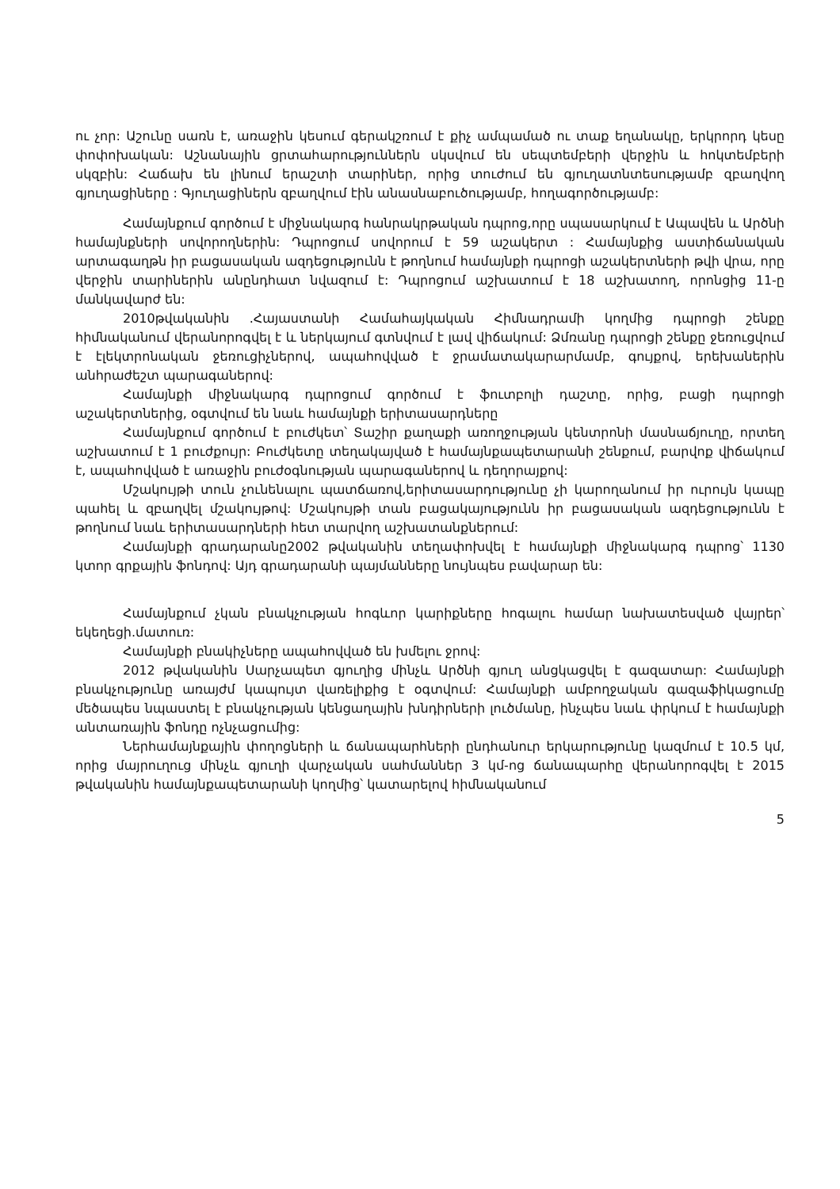ու չոր: Աշունը սառն է, առաջին կեսում գերակշռում է քիչ ամպամած ու տաք եղանակը, երկրորդ կեսը փոփոխական: Աշնանային ցրտահարություններն սկսվում են սեպտեմբերի վերջին և հոկտեմբերի սկզբին: Հաճախ են լինում երաշտի տարիներ, որից տուժում են գյուղատնտեսությամբ զբաղվող գյուղացիները : Գյուղացիներն զբաղվում էին անասնաբուծությամբ, հողագործությամբ:
Համայնքում գործում է միջնակարգ հանրակրթական դպրոց,որը սպասարկում է Ապավեն և Արծնի համայնքների սովորողներին: Դպրոցում սովորում է 59 աշակերտ : Համայնքից աստիճանական արտագաղթն իր բացասական ազդեցությունն է թողնում համայնքի դպրոցի աշակերտների թվի վրա, որը վերջին տարիներին անընդհատ նվազում է: Դպրոցում աշխատում է 18 աշխատող, որոնցից 11-ը մանկավարժ են:
2010թվականին .Հայաստանի Համահայկական Հիմնադրամի կողմից դպրոցի շենքը հիմնականում վերանորոգվել է և ներկայում գտնվում է լավ վիճակում: Ձմռանը դպրոցի շենքը ջեռուցվում է էլեկտրոնական ջեռուցիչներով, ապահովված է ջրամատակարարմամբ, գույքով, երեխաներին անհրաժեշտ պարագաներով:
Համայնքի միջնակարգ դպրոցում գործում է ֆուտբոլի դաշտը, որից, բացի դպրոցի աշակերտներից, օգտվում են նաև համայնքի երիտասարդները
Համայնքում գործում է բուժկետ՝ Տաշիր քաղաքի առողջության կենտրոնի մասնաճյուղը, որտեղ աշխատում է 1 բուժքույր: Բուժկետը տեղակայված է համայնքապետարանի շենքում, բարվոք վիճակում է, ապահովված է առաջին բուժօգնության պարագաներով և դեղորայքով:
Մշակույթի տուն չունենալու պատճառով,երիտասարդությունը չի կարողանում իր ուրույն կապը պահել և զբաղվել մշակույթով: Մշակույթի տան բացակայությունն իր բացասական ազդեցությունն է թողնում նաև երիտասարդների հետ տարվող աշխատանքներում:
Համայնքի գրադարանը2002 թվականին տեղափոխվել է համայնքի միջնակարգ դպրոց՝ 1130 կտոր գրքային ֆոնդով: Այդ գրադարանի պայմանները նույնպես բավարար են:
Համայնքում չկան բնակչության հոգևոր կարիքները հոգալու համար նախատեսված վայրեր՝ եկեղեցի.մատուռ:
Համայնքի բնակիչները ապահովված են խմելու ջրով:
2012 թվականին Սարչապետ գյուղից մինչև Արծնի գյուղ անցկացվել է գազատար: Համայնքի բնակչությունը առայժմ կապույտ վառելիքից է օգտվում: Համայնքի ամբողջական գազաֆիկացումը մեծապես նպաստել է բնակչության կենցաղային խնդիրների լուծմանը, ինչպես նաև փրկում է համայնքի անտառային ֆոնդը ոչնչացումից:
Ներհամայնքային փողոցների և ճանապարհների ընդհանուր երկարությունը կազմում է 10.5 կմ, որից մայրուղուց մինչև գյուղի վարչական սահմաններ 3 կմ-ոց ճանապարհը վերանորոգվել է 2015 թվականին համայնքապետարանի կողմից՝ կատարելով հիմնականում
5